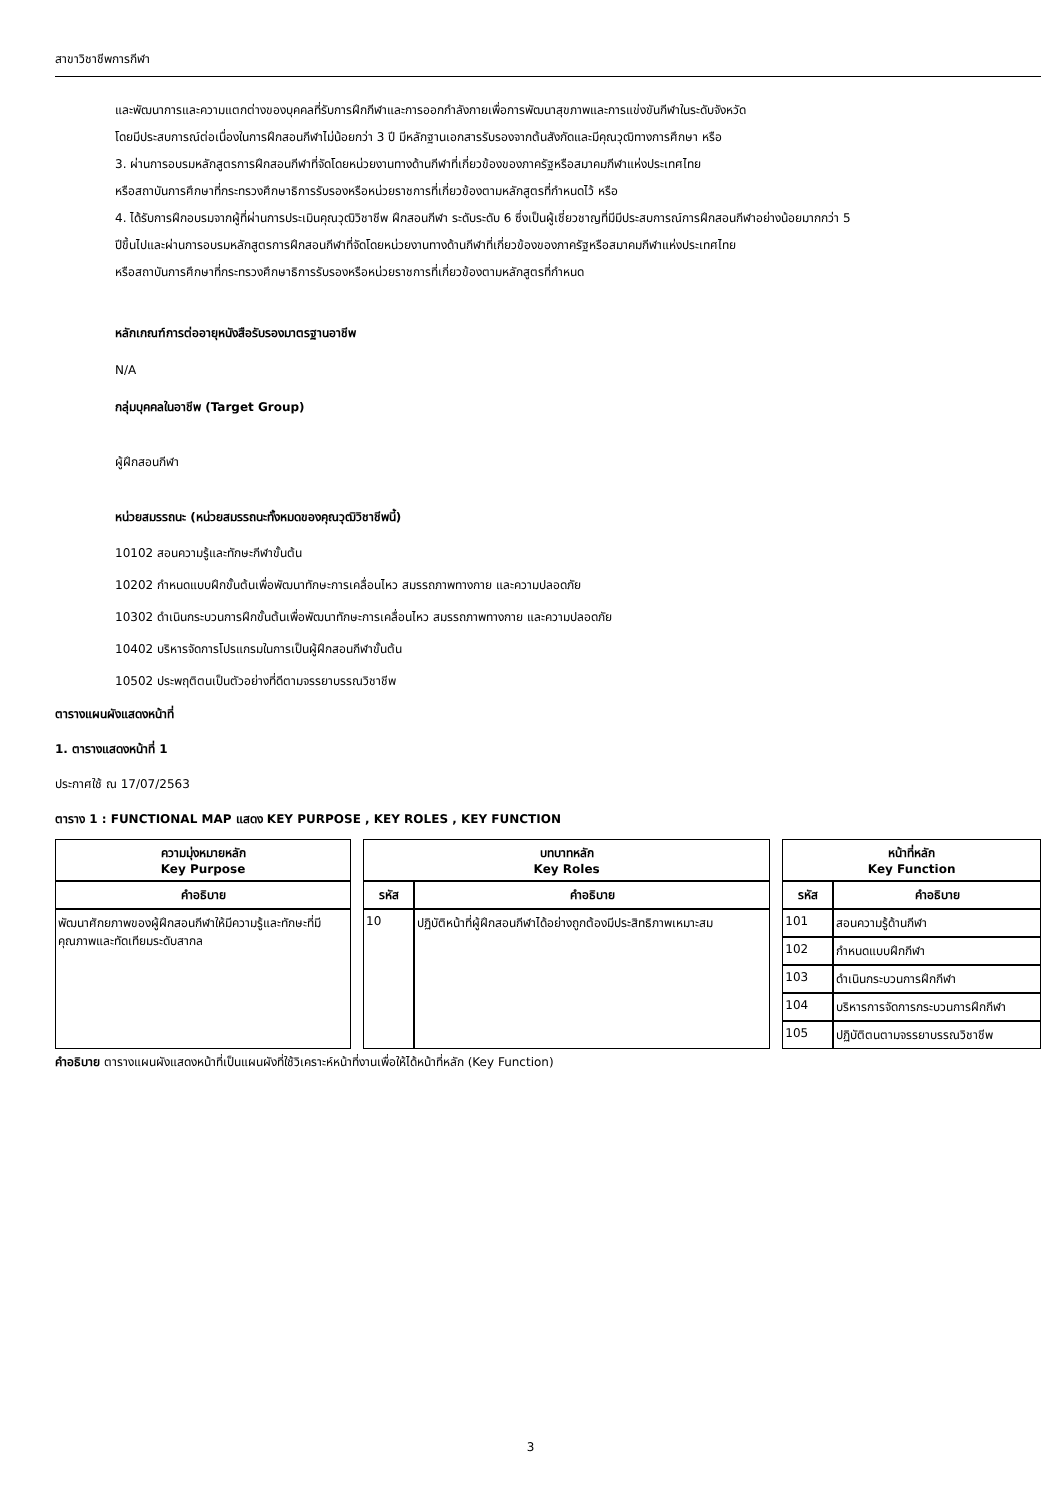สาขาวิชาชีพการกีฬา
และพัฒนาการและความแตกต่างของบุคคลที่รับการฝึกกีฬาและการออกกำลังกายเพื่อการพัฒนาสุขภาพและการแข่งขันกีฬาในระดับจังหวัด
โดยมีประสบการณ์ต่อเนื่องในการฝึกสอนกีฬาไม่น้อยกว่า 3 ปี มีหลักฐานเอกสารรับรองจากต้นสังกัดและมีคุณวุฒิทางการศึกษา หรือ
3. ผ่านการอบรมหลักสูตรการฝึกสอนกีฬาที่จัดโดยหน่วยงานทางด้านกีฬาที่เกี่ยวข้องของภาครัฐหรือสมาคมกีฬาแห่งประเทศไทย
หรือสถาบันการศึกษาที่กระทรวงศึกษาธิการรับรองหรือหน่วยราชการที่เกี่ยวข้องตามหลักสูตรที่กำหนดไว้ หรือ
4. ได้รับการฝึกอบรมจากผู้ที่ผ่านการประเมินคุณวุฒิวิชาชีพ ฝึกสอนกีฬา ระดับระดับ 6 ซึ่งเป็นผู้เชี่ยวชาญที่มีมีประสบการณ์การฝึกสอนกีฬาอย่างน้อยมากกว่า 5
ปีขึ้นไปและผ่านการอบรมหลักสูตรการฝึกสอนกีฬาที่จัดโดยหน่วยงานทางด้านกีฬาที่เกี่ยวข้องของภาครัฐหรือสมาคมกีฬาแห่งประเทศไทย
หรือสถาบันการศึกษาที่กระทรวงศึกษาธิการรับรองหรือหน่วยราชการที่เกี่ยวข้องตามหลักสูตรที่กำหนด
หลักเกณฑ์การต่ออายุหนังสือรับรองมาตรฐานอาชีพ
N/A
กลุ่มบุคคลในอาชีพ (Target Group)
ผู้ฝึกสอนกีฬา
หน่วยสมรรถนะ (หน่วยสมรรถนะทั้งหมดของคุณวุฒิวิชาชีพนี้)
10102 สอนความรู้และทักษะกีฬาขั้นต้น
10202 กำหนดแบบฝึกขั้นต้นเพื่อพัฒนาทักษะการเคลื่อนไหว สมรรถภาพทางกาย และความปลอดภัย
10302 ดำเนินกระบวนการฝึกขั้นต้นเพื่อพัฒนาทักษะการเคลื่อนไหว สมรรถภาพทางกาย และความปลอดภัย
10402 บริหารจัดการโปรแกรมในการเป็นผู้ฝึกสอนกีฬาขั้นต้น
10502 ประพฤติตนเป็นตัวอย่างที่ดีตามจรรยาบรรณวิชาชีพ
ตารางแผนผังแสดงหน้าที่
1. ตารางแสดงหน้าที่ 1
ประกาศใช้ ณ 17/07/2563
ตาราง 1 : FUNCTIONAL MAP แสดง KEY PURPOSE , KEY ROLES , KEY FUNCTION
| ความมุ่งหมายหลัก Key Purpose | | บทบาทหลัก Key Roles | | | หน้าที่หลัก Key Function | |
| คำอธิบาย | | รหัส | คำอธิบาย | | รหัส | คำอธิบาย |
| พัฒนาศักยภาพของผู้ฝึกสอนกีฬาให้มีความรู้และทักษะที่มีคุณภาพและทัดเทียมระดับสากล | | 10 | ปฏิบัติหน้าที่ผู้ฝึกสอนกีฬาได้อย่างถูกต้องมีประสิทธิภาพเหมาะสม | | 101 | สอนความรู้ด้านกีฬา |
| | | | | | 102 | กำหนดแบบฝึกกีฬา |
| | | | | | 103 | ดำเนินกระบวนการฝึกกีฬา |
| | | | | | 104 | บริหารการจัดการกระบวนการฝึกกีฬา |
| | | | | | 105 | ปฏิบัติตนตามจรรยาบรรณวิชาชีพ |
คำอธิบาย ตารางแผนผังแสดงหน้าที่เป็นแผนผังที่ใช้วิเคราะห์หน้าที่งานเพื่อให้ได้หน้าที่หลัก (Key Function)
3